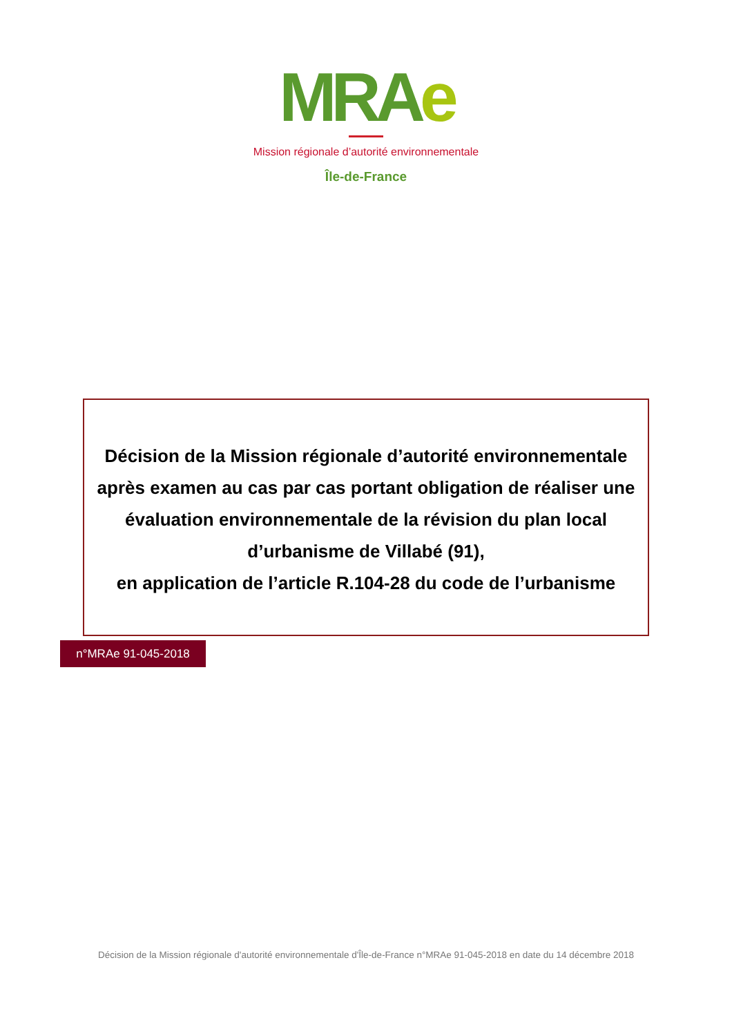MRA e
Mission régionale d’autorité environnementale
Île-de-France
Décision de la Mission régionale d’autorité environnementale
après examen au cas par cas portant obligation de réaliser une
évaluation environnementale de la révision du plan local
d’urbanisme de Villabé (91),
en application de l’article R.104-28 du code de l’urbanisme
n°MRAe 91-045-2018
Décision de la Mission régionale d'autorité environnementale d'Île-de-France n°MRAe 91-045-2018 en date du 14 décembre 2018